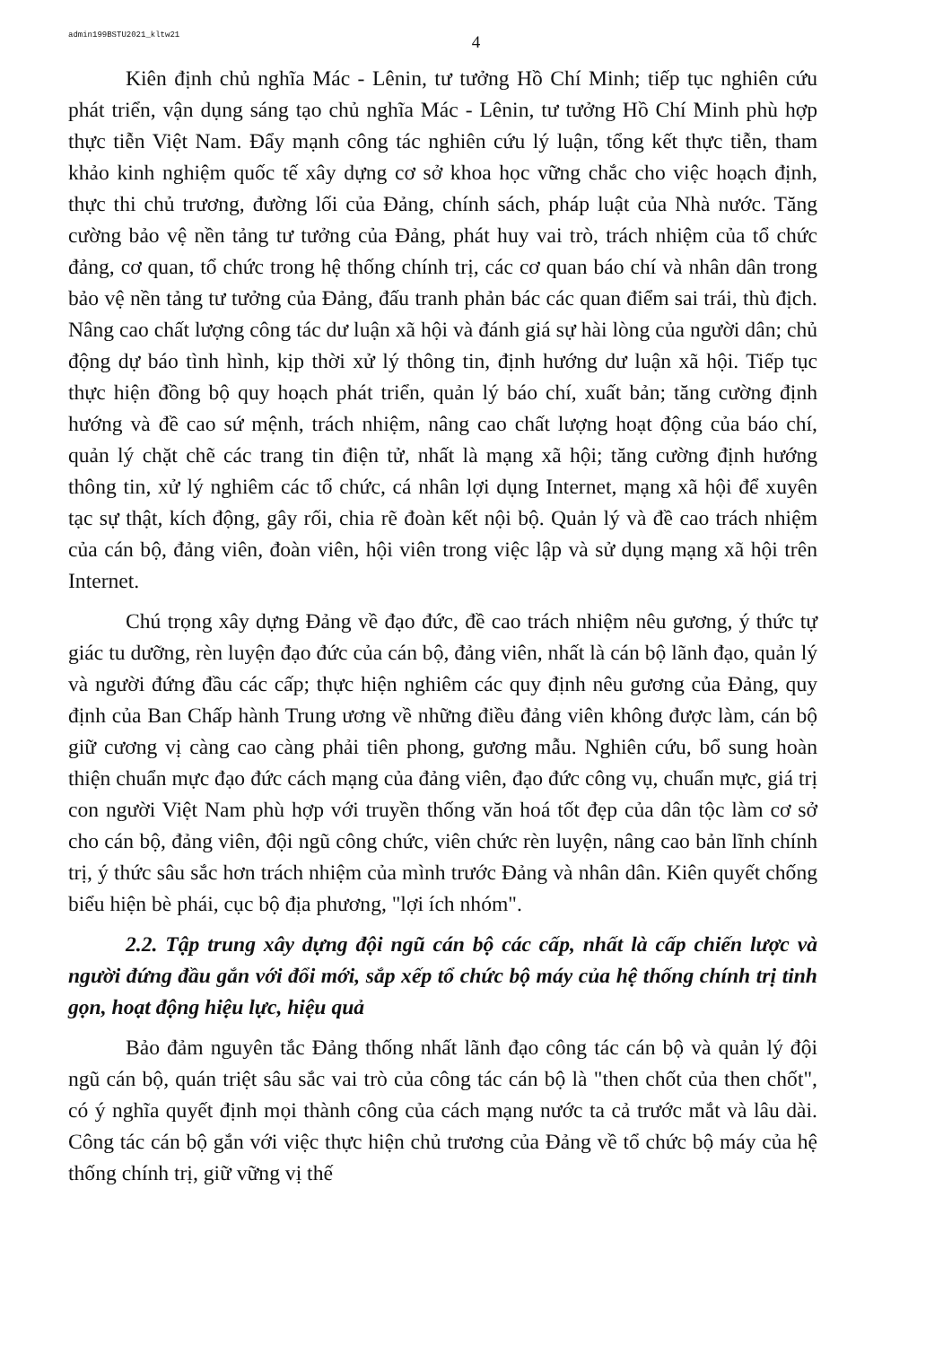admin199BSTU2021_kltw21
4
Kiên định chủ nghĩa Mác - Lênin, tư tưởng Hồ Chí Minh; tiếp tục nghiên cứu phát triển, vận dụng sáng tạo chủ nghĩa Mác - Lênin, tư tưởng Hồ Chí Minh phù hợp thực tiễn Việt Nam. Đẩy mạnh công tác nghiên cứu lý luận, tổng kết thực tiễn, tham khảo kinh nghiệm quốc tế xây dựng cơ sở khoa học vững chắc cho việc hoạch định, thực thi chủ trương, đường lối của Đảng, chính sách, pháp luật của Nhà nước. Tăng cường bảo vệ nền tảng tư tưởng của Đảng, phát huy vai trò, trách nhiệm của tổ chức đảng, cơ quan, tổ chức trong hệ thống chính trị, các cơ quan báo chí và nhân dân trong bảo vệ nền tảng tư tưởng của Đảng, đấu tranh phản bác các quan điểm sai trái, thù địch. Nâng cao chất lượng công tác dư luận xã hội và đánh giá sự hài lòng của người dân; chủ động dự báo tình hình, kịp thời xử lý thông tin, định hướng dư luận xã hội. Tiếp tục thực hiện đồng bộ quy hoạch phát triển, quản lý báo chí, xuất bản; tăng cường định hướng và đề cao sứ mệnh, trách nhiệm, nâng cao chất lượng hoạt động của báo chí, quản lý chặt chẽ các trang tin điện tử, nhất là mạng xã hội; tăng cường định hướng thông tin, xử lý nghiêm các tổ chức, cá nhân lợi dụng Internet, mạng xã hội để xuyên tạc sự thật, kích động, gây rối, chia rẽ đoàn kết nội bộ. Quản lý và đề cao trách nhiệm của cán bộ, đảng viên, đoàn viên, hội viên trong việc lập và sử dụng mạng xã hội trên Internet.
Chú trọng xây dựng Đảng về đạo đức, đề cao trách nhiệm nêu gương, ý thức tự giác tu dưỡng, rèn luyện đạo đức của cán bộ, đảng viên, nhất là cán bộ lãnh đạo, quản lý và người đứng đầu các cấp; thực hiện nghiêm các quy định nêu gương của Đảng, quy định của Ban Chấp hành Trung ương về những điều đảng viên không được làm, cán bộ giữ cương vị càng cao càng phải tiên phong, gương mẫu. Nghiên cứu, bổ sung hoàn thiện chuẩn mực đạo đức cách mạng của đảng viên, đạo đức công vụ, chuẩn mực, giá trị con người Việt Nam phù hợp với truyền thống văn hoá tốt đẹp của dân tộc làm cơ sở cho cán bộ, đảng viên, đội ngũ công chức, viên chức rèn luyện, nâng cao bản lĩnh chính trị, ý thức sâu sắc hơn trách nhiệm của mình trước Đảng và nhân dân. Kiên quyết chống biểu hiện bè phái, cục bộ địa phương, "lợi ích nhóm".
2.2. Tập trung xây dựng đội ngũ cán bộ các cấp, nhất là cấp chiến lược và người đứng đầu gắn với đổi mới, sắp xếp tổ chức bộ máy của hệ thống chính trị tinh gọn, hoạt động hiệu lực, hiệu quả
Bảo đảm nguyên tắc Đảng thống nhất lãnh đạo công tác cán bộ và quản lý đội ngũ cán bộ, quán triệt sâu sắc vai trò của công tác cán bộ là "then chốt của then chốt", có ý nghĩa quyết định mọi thành công của cách mạng nước ta cả trước mắt và lâu dài. Công tác cán bộ gắn với việc thực hiện chủ trương của Đảng về tổ chức bộ máy của hệ thống chính trị, giữ vững vị thế